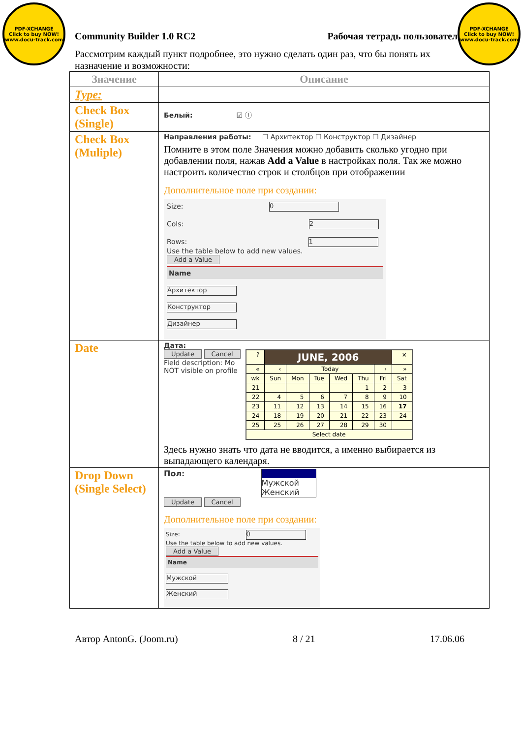PDF-XCHANGE
Click to buy NOW!
www.docu-track.com
PDF-XCHANGE
Click to buy NOW!
www.docu-track.com
Community Builder 1.0 RC2 Рабочая тетрадь пользователя
Рассмотрим каждый пункт подробнее, это нужно сделать один раз, что бы понять их назначение и возможности:
| Значение | Описание |
| --- | --- |
| Type: | |
| Check Box (Single) | Белый: ☑ ⓘ |
| Check Box (Muliple) | Направления работы: ☐ Архитектор ☐ Конструктор ☐ Дизайнер Помните в этом поле Значения можно добавить сколько угодно при добавлении поля, нажав Add a Value в настройках поля. Так же можно настроить количество строк и столбцов при отображении Дополнительное поле при создании: Size: 0 Cols: 2 Rows: 1 Use the table below to add new values. Add a Value Name Архитектор Конструктор Дизайнер |
| Date | Дата: Update Cancel Field description: Mo NOT visible on profile / ? / JUNE, 2006 / / / / / / × / / « / ‹ / Today / / / / › / » / / wk / Sun / Mon / Tue / Wed / Thu / Fri / Sat / / 21 / / / / / 1 / 2 / 3 / / 22 / 4 / 5 / 6 / 7 / 8 / 9 / 10 / / 23 / 11 / 12 / 13 / 14 / 15 / 16 / 17 / / 24 / 18 / 19 / 20 / 21 / 22 / 23 / 24 / / 25 / 25 / 26 / 27 / 28 / 29 / 30 / / / Select date / / / / / / / / Здесь нужно знать что дата не вводится, а именно выбирается из выпадающего календаря. |
| Drop Down (Single Select) | Пол: Мужской Женский Update Cancel Дополнительное поле при создании: Size: 0 Use the table below to add new values. Add a Value Name Мужской Женский |
Автор AntonG. (Joom.ru) 8 / 21 17.06.06